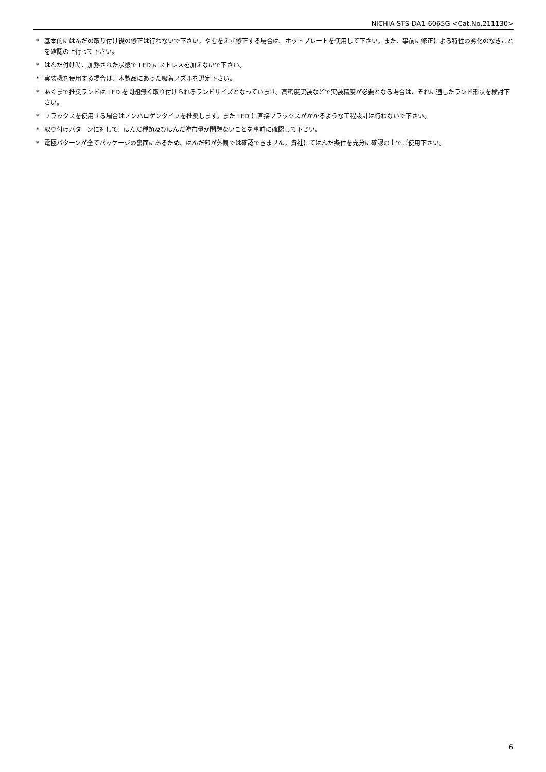NICHIA STS-DA1-6065G <Cat.No.211130>
* 基本的にはんだの取り付け後の修正は行わないで下さい。やむをえず修正する場合は、ホットプレートを使用して下さい。また、事前に修正による特性の劣化のなきことを確認の上行って下さい。
* はんだ付け時、加熱された状態で LED にストレスを加えないで下さい。
* 実装機を使用する場合は、本製品にあった吸着ノズルを選定下さい。
* あくまで推奨ランドは LED を問題無く取り付けられるランドサイズとなっています。高密度実装などで実装精度が必要となる場合は、それに適したランド形状を検討下さい。
* フラックスを使用する場合はノンハロゲンタイプを推奨します。また LED に直接フラックスがかかるような工程設計は行わないで下さい。
* 取り付けパターンに対して、はんだ種類及びはんだ塗布量が問題ないことを事前に確認して下さい。
* 電極パターンが全てパッケージの裏面にあるため、はんだ部が外観では確認できません。貴社にてはんだ条件を充分に確認の上でご使用下さい。
6